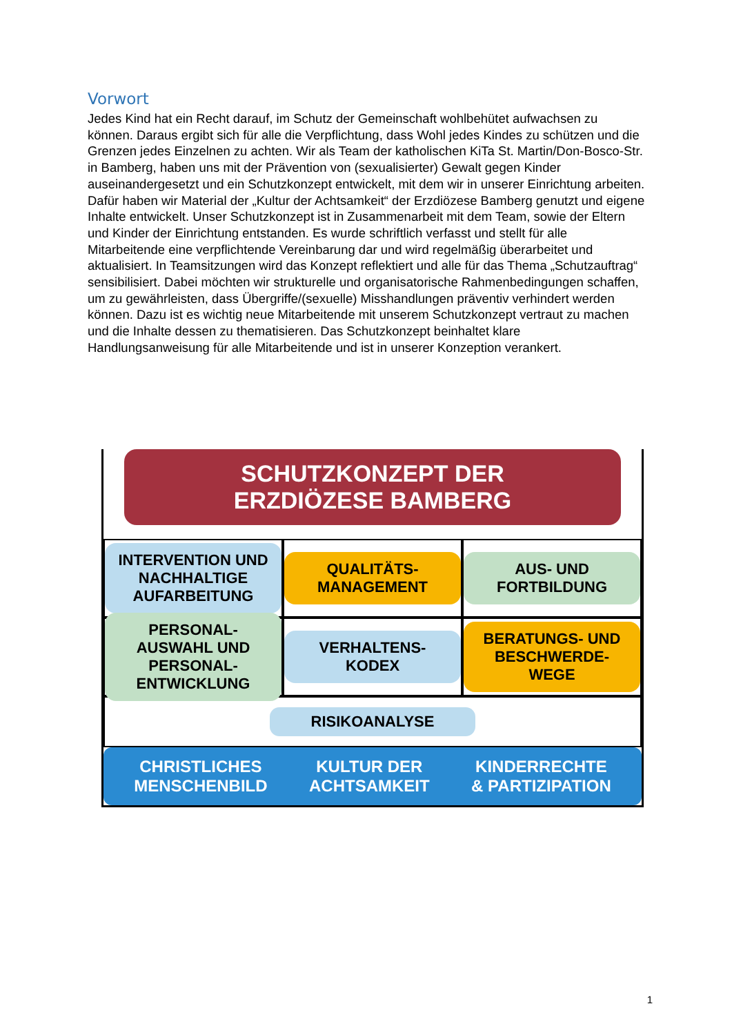Vorwort
Jedes Kind hat ein Recht darauf, im Schutz der Gemeinschaft wohlbehütet aufwachsen zu können. Daraus ergibt sich für alle die Verpflichtung, dass Wohl jedes Kindes zu schützen und die Grenzen jedes Einzelnen zu achten. Wir als Team der katholischen KiTa St. Martin/Don-Bosco-Str. in Bamberg, haben uns mit der Prävention von (sexualisierter) Gewalt gegen Kinder auseinandergesetzt und ein Schutzkonzept entwickelt, mit dem wir in unserer Einrichtung arbeiten. Dafür haben wir Material der „Kultur der Achtsamkeit“ der Erzdiözese Bamberg genutzt und eigene Inhalte entwickelt. Unser Schutzkonzept ist in Zusammenarbeit mit dem Team, sowie der Eltern und Kinder der Einrichtung entstanden. Es wurde schriftlich verfasst und stellt für alle Mitarbeitende eine verpflichtende Vereinbarung dar und wird regelmäßig überarbeitet und aktualisiert. In Teamsitzungen wird das Konzept reflektiert und alle für das Thema „Schutzauftrag“ sensibilisiert. Dabei möchten wir strukturelle und organisatorische Rahmenbedingungen schaffen, um zu gewährleisten, dass Übergriffe/(sexuelle) Misshandlungen präventiv verhindert werden können. Dazu ist es wichtig neue Mitarbeitende mit unserem Schutzkonzept vertraut zu machen und die Inhalte dessen zu thematisieren. Das Schutzkonzept beinhaltet klare Handlungsanweisung für alle Mitarbeitende und ist in unserer Konzeption verankert.
SCHUTZKONZEPT DER
ERZDIÖZESE BAMBERG
INTERVENTION UND NACHHALTIGE AUFARBEITUNG
QUALITÄTS-MANAGEMENT
AUS- UND FORTBILDUNG
PERSONAL-AUSWAHL UND PERSONAL-ENTWICKLUNG
VERHALTENS-KODEX
BERATUNGS- UND BESCHWERDE-WEGE
RISIKOANALYSE
CHRISTLICHES
MENSCHENBILD
KULTUR DER
ACHTSAMKEIT
KINDERRECHTE
& PARTIZIPATION
1